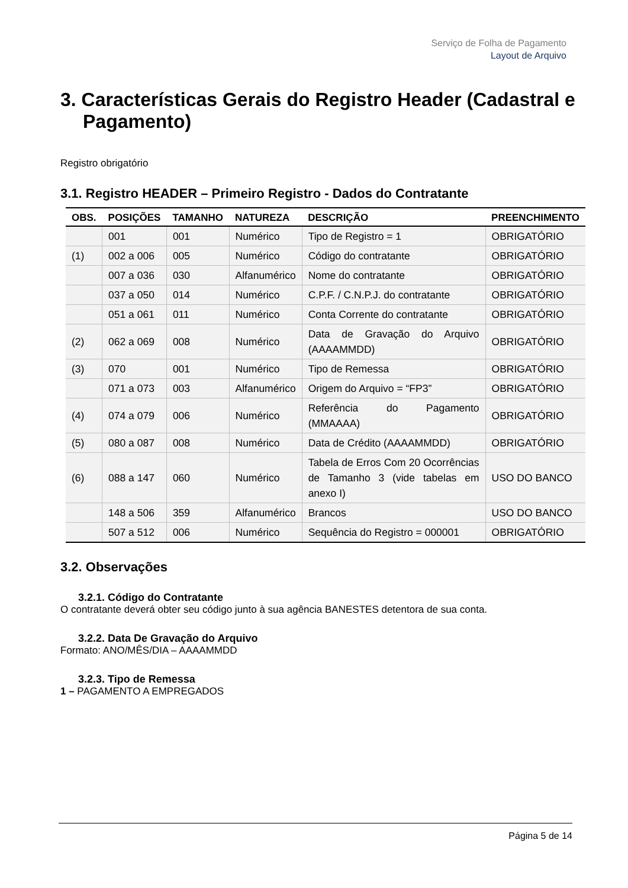Serviço de Folha de Pagamento
Layout de Arquivo
3. Características Gerais do Registro Header (Cadastral e Pagamento)
Registro obrigatório
3.1. Registro HEADER – Primeiro Registro - Dados do Contratante
| OBS. | POSIÇÕES | TAMANHO | NATUREZA | DESCRIÇÃO | PREENCHIMENTO |
| --- | --- | --- | --- | --- | --- |
| | 001 | 001 | Numérico | Tipo de Registro = 1 | OBRIGATÓRIO |
| (1) | 002 a 006 | 005 | Numérico | Código do contratante | OBRIGATÓRIO |
| | 007 a 036 | 030 | Alfanumérico | Nome do contratante | OBRIGATÓRIO |
| | 037 a 050 | 014 | Numérico | C.P.F. / C.N.P.J. do contratante | OBRIGATÓRIO |
| | 051 a 061 | 011 | Numérico | Conta Corrente do contratante | OBRIGATÓRIO |
| (2) | 062 a 069 | 008 | Numérico | Data de Gravação do Arquivo (AAAAMMDD) | OBRIGATÓRIO |
| (3) | 070 | 001 | Numérico | Tipo de Remessa | OBRIGATÓRIO |
| | 071 a 073 | 003 | Alfanumérico | Origem do Arquivo = “FP3” | OBRIGATÓRIO |
| (4) | 074 a 079 | 006 | Numérico | Referência do Pagamento (MMAAAA) | OBRIGATÓRIO |
| (5) | 080 a 087 | 008 | Numérico | Data de Crédito (AAAAMMDD) | OBRIGATÓRIO |
| (6) | 088 a 147 | 060 | Numérico | Tabela de Erros Com 20 Ocorrências de Tamanho 3 (vide tabelas em anexo I) | USO DO BANCO |
| | 148 a 506 | 359 | Alfanumérico | Brancos | USO DO BANCO |
| | 507 a 512 | 006 | Numérico | Sequência do Registro = 000001 | OBRIGATÓRIO |
3.2. Observações
3.2.1. Código do Contratante
O contratante deverá obter seu código junto à sua agência BANESTES detentora de sua conta.
3.2.2. Data De Gravação do Arquivo
Formato: ANO/MÊS/DIA – AAAAMMDD
3.2.3. Tipo de Remessa
1 – PAGAMENTO A EMPREGADOS
Página 5 de 14